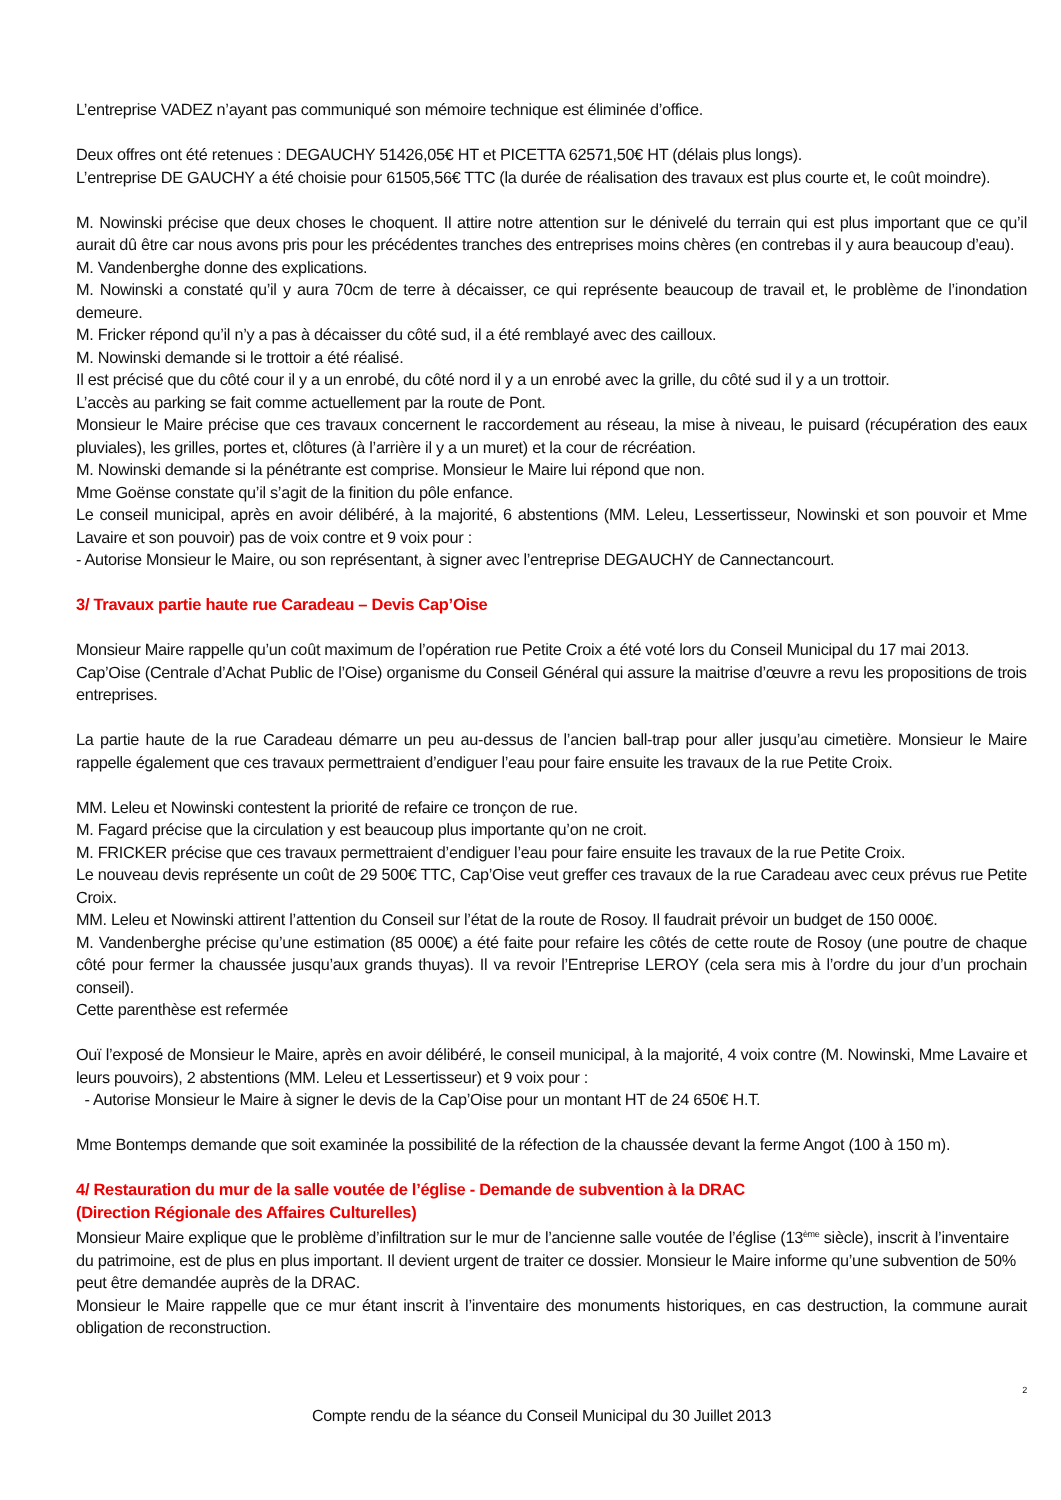L’entreprise VADEZ n’ayant pas communiqué son mémoire technique est éliminée d’office.
Deux offres ont été retenues : DEGAUCHY 51426,05€ HT et PICETTA 62571,50€ HT (délais plus longs).
L’entreprise DE GAUCHY a été choisie pour 61505,56€ TTC (la durée de réalisation des travaux est plus courte et, le coût moindre).
M. Nowinski précise que deux choses le choquent. Il attire notre attention sur le dénivelé du terrain qui est plus important que ce qu’il aurait dû être car nous avons pris pour les précédentes tranches des entreprises moins chères (en contrebas il y aura beaucoup d’eau).
M. Vandenberghe donne des explications.
M. Nowinski a constaté qu’il y aura 70cm de terre à décaisser, ce qui représente beaucoup de travail et, le problème de l’inondation demeure.
M. Fricker répond qu’il n’y a pas à décaisser du côté sud, il a été remblayé avec des cailloux.
M. Nowinski demande si le trottoir a été réalisé.
Il est précisé que du côté cour il y a un enrobé, du côté nord il y a un enrobé avec la grille, du côté sud il y a un trottoir.
L’accès au parking se fait comme actuellement par la route de Pont.
Monsieur le Maire précise que ces travaux concernent le raccordement au réseau, la mise à niveau, le puisard (récupération des eaux pluviales), les grilles, portes et, clôtures (à l’arrière il y a un muret) et la cour de récréation.
M. Nowinski demande si la pénétrante est comprise. Monsieur le Maire lui répond que non.
Mme Goënse constate qu’il s’agit de la finition du pôle enfance.
Le conseil municipal, après en avoir délibéré, à la majorité, 6 abstentions (MM. Leleu, Lessertisseur, Nowinski et son pouvoir et Mme Lavaire et son pouvoir) pas de voix contre et 9 voix pour :
- Autorise Monsieur le Maire, ou son représentant, à signer avec l’entreprise DEGAUCHY de Cannectancourt.
3/ Travaux partie haute rue Caradeau – Devis Cap’Oise
Monsieur Maire rappelle qu’un coût maximum de l’opération rue Petite Croix a été voté lors du Conseil Municipal du 17 mai 2013.
Cap’Oise (Centrale d’Achat Public de l’Oise) organisme du Conseil Général qui assure la maitrise d’œuvre a revu les propositions de trois entreprises.
La partie haute de la rue Caradeau démarre un peu au-dessus de l’ancien ball-trap pour aller jusqu’au cimetière. Monsieur le Maire rappelle également que ces travaux permettraient d’endiguer l’eau pour faire ensuite les travaux de la rue Petite Croix.
MM. Leleu et Nowinski contestent la priorité de refaire ce tronçon de rue.
M. Fagard précise que la circulation y est beaucoup plus importante qu’on ne croit.
M. FRICKER précise que ces travaux permettraient d’endiguer l’eau pour faire ensuite les travaux de la rue Petite Croix.
Le nouveau devis représente un coût de 29 500€ TTC, Cap’Oise veut greffer ces travaux de la rue Caradeau avec ceux prévus rue Petite Croix.
MM. Leleu et Nowinski attirent l’attention du Conseil sur l’état de la route de Rosoy. Il faudrait prévoir un budget de 150 000€.
M. Vandenberghe précise qu’une estimation (85 000€) a été faite pour refaire les côtés de cette route de Rosoy (une poutre de chaque côté pour fermer la chaussée jusqu’aux grands thuyas). Il va revoir l’Entreprise LEROY (cela sera mis à l’ordre du jour d’un prochain conseil).
Cette parenthèse est refermée
Ouï l’exposé de Monsieur le Maire, après en avoir délibéré, le conseil municipal, à la majorité, 4 voix contre (M. Nowinski, Mme Lavaire et leurs pouvoirs), 2 abstentions (MM. Leleu et Lessertisseur) et 9 voix pour :
- Autorise Monsieur le Maire à signer le devis de la Cap’Oise pour un montant HT de 24 650€ H.T.
Mme Bontemps demande que soit examinée la possibilité de la réfection de la chaussée devant la ferme Angot (100 à 150 m).
4/ Restauration du mur de la salle voutée de l’église - Demande de subvention à la DRAC
(Direction Régionale des Affaires Culturelles)
Monsieur Maire explique que le problème d’infiltration sur le mur de l’ancienne salle voutée de l’église (13<sup>ème</sup> siècle), inscrit à l’inventaire du patrimoine, est de plus en plus important. Il devient urgent de traiter ce dossier. Monsieur le Maire informe qu’une subvention de 50% peut être demandée auprès de la DRAC.
Monsieur le Maire rappelle que ce mur étant inscrit à l’inventaire des monuments historiques, en cas destruction, la commune aurait obligation de reconstruction.
2
Compte rendu de la séance du Conseil Municipal du 30 Juillet 2013